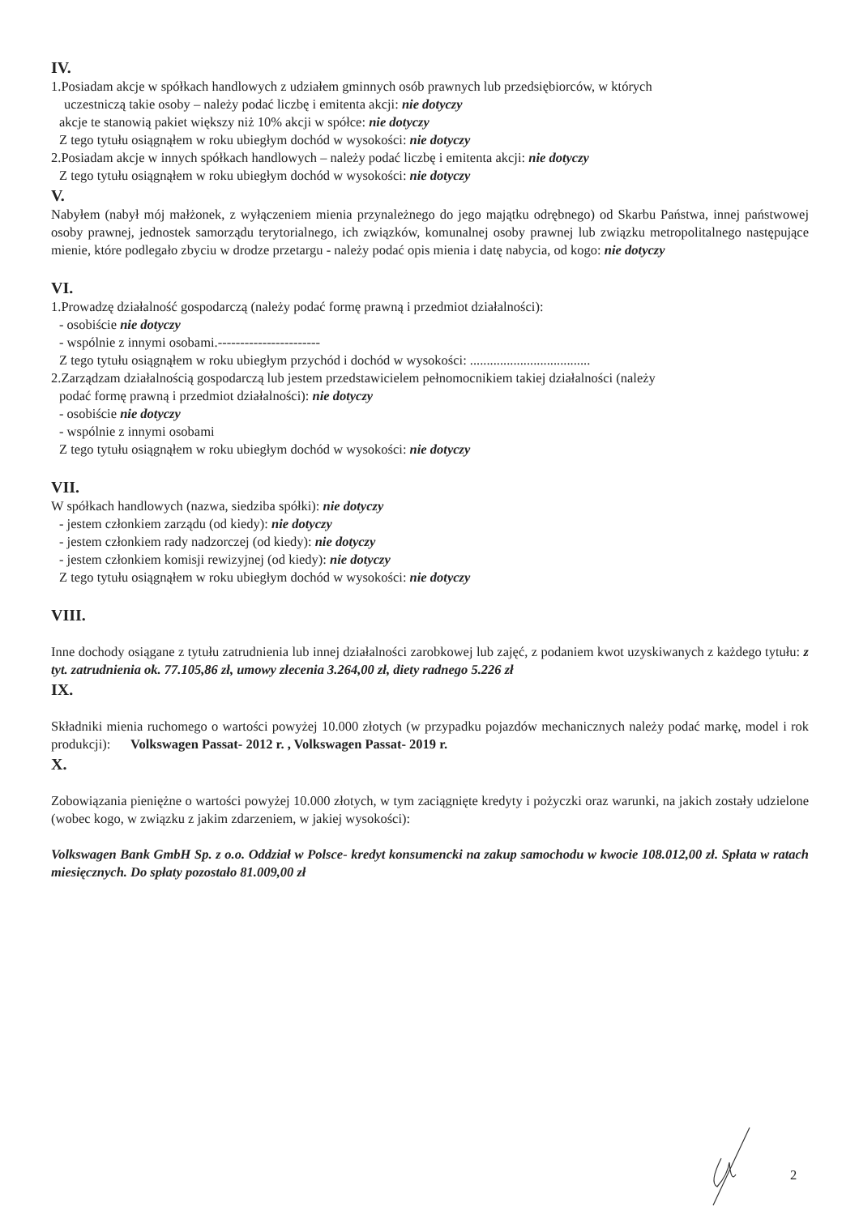IV.
1.Posiadam akcje w spółkach handlowych z udziałem gminnych osób prawnych lub przedsiębiorców, w których
uczestniczą takie osoby – należy podać liczbę i emitenta akcji: nie dotyczy
akcje te stanowią pakiet większy niż 10% akcji w spółce: nie dotyczy
Z tego tytułu osiągnąłem w roku ubiegłym dochód w wysokości: nie dotyczy
2.Posiadam akcje w innych spółkach handlowych – należy podać liczbę i emitenta akcji: nie dotyczy
Z tego tytułu osiągnąłem w roku ubiegłym dochód w wysokości: nie dotyczy
V.
Nabyłem (nabył mój małżonek, z wyłączeniem mienia przynależnego do jego majątku odrębnego) od Skarbu Państwa, innej państwowej osoby prawnej, jednostek samorządu terytorialnego, ich związków, komunalnej osoby prawnej lub związku metropolitalnego następujące mienie, które podlegało zbyciu w drodze przetargu - należy podać opis mienia i datę nabycia, od kogo: nie dotyczy
VI.
1.Prowadzę działalność gospodarczą (należy podać formę prawną i przedmiot działalności):
- osobiście nie dotyczy
- wspólnie z innymi osobami.-----------------------
Z tego tytułu osiągnąłem w roku ubiegłym przychód i dochód w wysokości: ....................................
2.Zarządzam działalnością gospodarczą lub jestem przedstawicielem pełnomocnikiem takiej działalności (należy
podać formę prawną i przedmiot działalności): nie dotyczy
- osobiście nie dotyczy
- wspólnie z innymi osobami
Z tego tytułu osiągnąłem w roku ubiegłym dochód w wysokości: nie dotyczy
VII.
W spółkach handlowych (nazwa, siedziba spółki): nie dotyczy
- jestem członkiem zarządu (od kiedy): nie dotyczy
- jestem członkiem rady nadzorczej (od kiedy): nie dotyczy
- jestem członkiem komisji rewizyjnej (od kiedy): nie dotyczy
Z tego tytułu osiągnąłem w roku ubiegłym dochód w wysokości: nie dotyczy
VIII.
Inne dochody osiągane z tytułu zatrudnienia lub innej działalności zarobkowej lub zajęć, z podaniem kwot uzyskiwanych z każdego tytułu: z tyt. zatrudnienia ok. 77.105,86 zł, umowy zlecenia 3.264,00 zł, diety radnego 5.226 zł
IX.
Składniki mienia ruchomego o wartości powyżej 10.000 złotych (w przypadku pojazdów mechanicznych należy podać markę, model i rok produkcji): Volkswagen Passat- 2012 r. , Volkswagen Passat- 2019 r.
X.
Zobowiązania pieniężne o wartości powyżej 10.000 złotych, w tym zaciągnięte kredyty i pożyczki oraz warunki, na jakich zostały udzielone (wobec kogo, w związku z jakim zdarzeniem, w jakiej wysokości):
Volkswagen Bank GmbH Sp. z o.o. Oddział w Polsce- kredyt konsumencki na zakup samochodu w kwocie 108.012,00 zł. Spłata w ratach miesięcznych. Do spłaty pozostało 81.009,00 zł
2